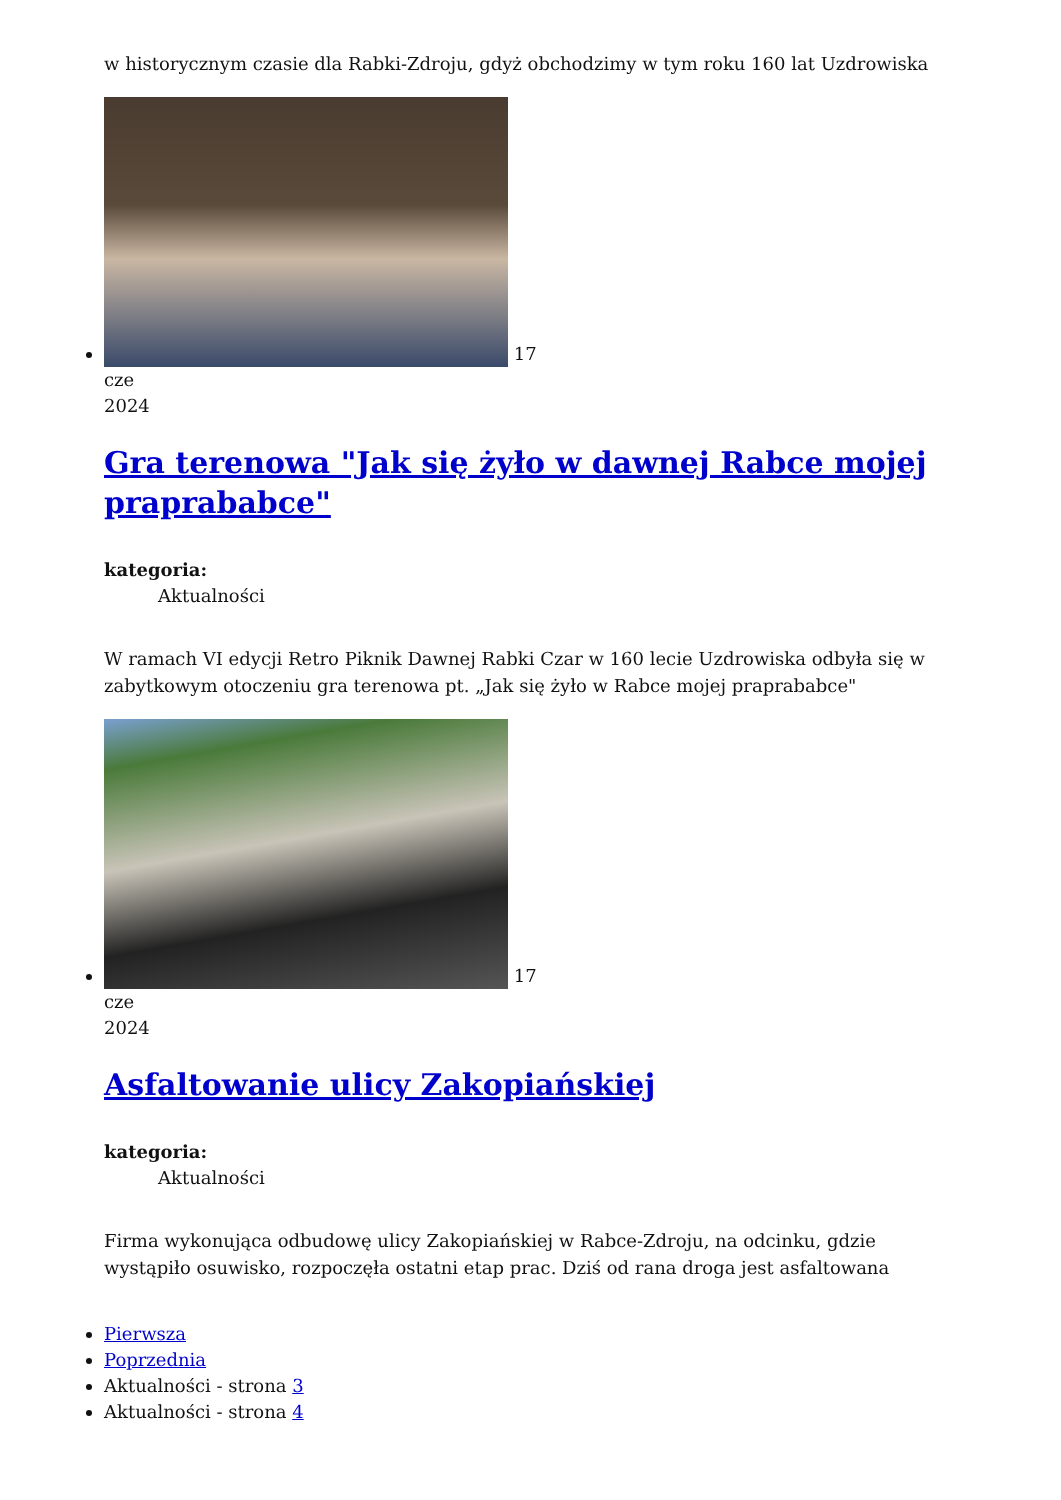w historycznym czasie dla Rabki-Zdroju, gdyż obchodzimy w tym roku 160 lat Uzdrowiska
17
cze
2024
Gra terenowa "Jak się żyło w dawnej Rabce mojej praprababce"
kategoria:
Aktualności
W ramach VI edycji Retro Piknik Dawnej Rabki Czar w 160 lecie Uzdrowiska odbyła się w zabytkowym otoczeniu gra terenowa pt. „Jak się żyło w Rabce mojej praprababce"
17
cze
2024
Asfaltowanie ulicy Zakopiańskiej
kategoria:
Aktualności
Firma wykonująca odbudowę ulicy Zakopiańskiej w Rabce-Zdroju, na odcinku, gdzie wystąpiło osuwisko, rozpoczęła ostatni etap prac. Dziś od rana droga jest asfaltowana
Pierwsza
Poprzednia
Aktualności - strona 3
Aktualności - strona 4